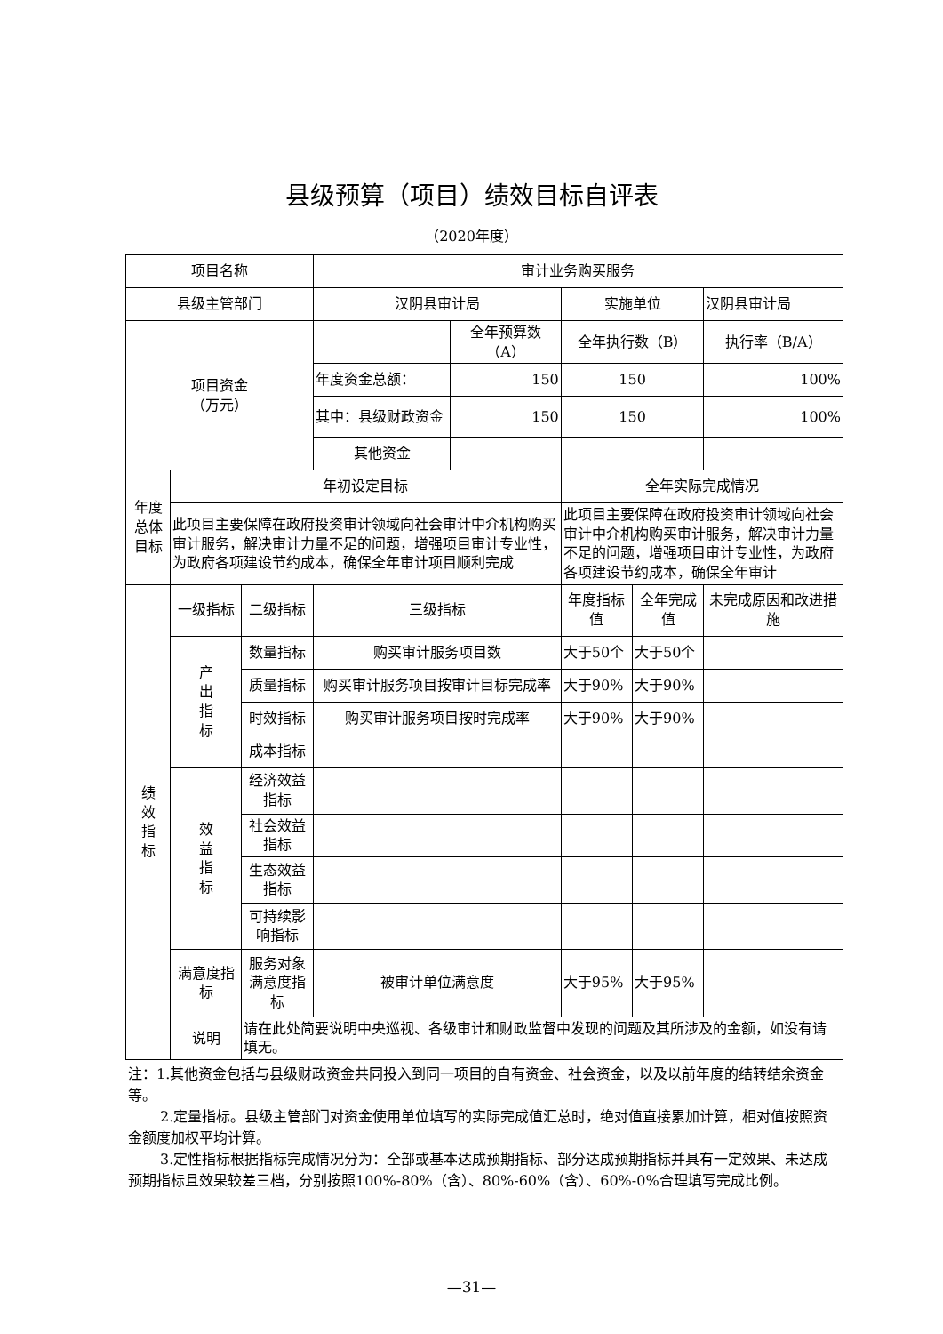县级预算（项目）绩效目标自评表
（2020年度）
| 项目名称 | | | 审计业务购买服务 | | | | |
| 县级主管部门 | | | 汉阴县审计局 | | 实施单位 | | 汉阴县审计局 |
| 项目资金 （万元） | | | | 全年预算数 （A） | 全年执行数（B） | | 执行率（B/A） |
| | | | 年度资金总额： | 150 | 150 | | 100% |
| | | | 其中：县级财政资金 | 150 | 150 | | 100% |
| | | | 其他资金 | | | | |
| 年度 总体 目标 | 年初设定目标 | | | | 全年实际完成情况 | | |
| | 此项目主要保障在政府投资审计领域向社会审计中介机构购买审计服务，解决审计力量不足的问题，增强项目审计专业性，为政府各项建设节约成本，确保全年审计项目顺利完成 | | | | 此项目主要保障在政府投资审计领域向社会审计中介机构购买审计服务，解决审计力量不足的问题，增强项目审计专业性，为政府各项建设节约成本，确保全年审计 | | |
| 绩 效 指 标 | 一级指标 | 二级指标 | 三级指标 | | 年度指标值 | 全年完成值 | 未完成原因和改进措施 |
| | 产 出 指 标 | 数量指标 | 购买审计服务项目数 | | 大于50个 | 大于50个 | |
| | | 质量指标 | 购买审计服务项目按审计目标完成率 | | 大于90% | 大于90% | |
| | | 时效指标 | 购买审计服务项目按时完成率 | | 大于90% | 大于90% | |
| | | 成本指标 | | | | | |
| | 效 益 指 标 | 经济效益指标 | | | | | |
| | | 社会效益指标 | | | | | |
| | | 生态效益指标 | | | | | |
| | | 可持续影响指标 | | | | | |
| | 满意度指标 | 服务对象满意度指标 | 被审计单位满意度 | | 大于95% | 大于95% | |
| | 说明 | 请在此处简要说明中央巡视、各级审计和财政监督中发现的问题及其所涉及的金额，如没有请填无。 | | | | | |
注：1.其他资金包括与县级财政资金共同投入到同一项目的自有资金、社会资金，以及以前年度的结转结余资金等。
2.定量指标。县级主管部门对资金使用单位填写的实际完成值汇总时，绝对值直接累加计算，相对值按照资金额度加权平均计算。
3.定性指标根据指标完成情况分为：全部或基本达成预期指标、部分达成预期指标并具有一定效果、未达成预期指标且效果较差三档，分别按照100%-80%（含）、80%-60%（含）、60%-0%合理填写完成比例。
—31—